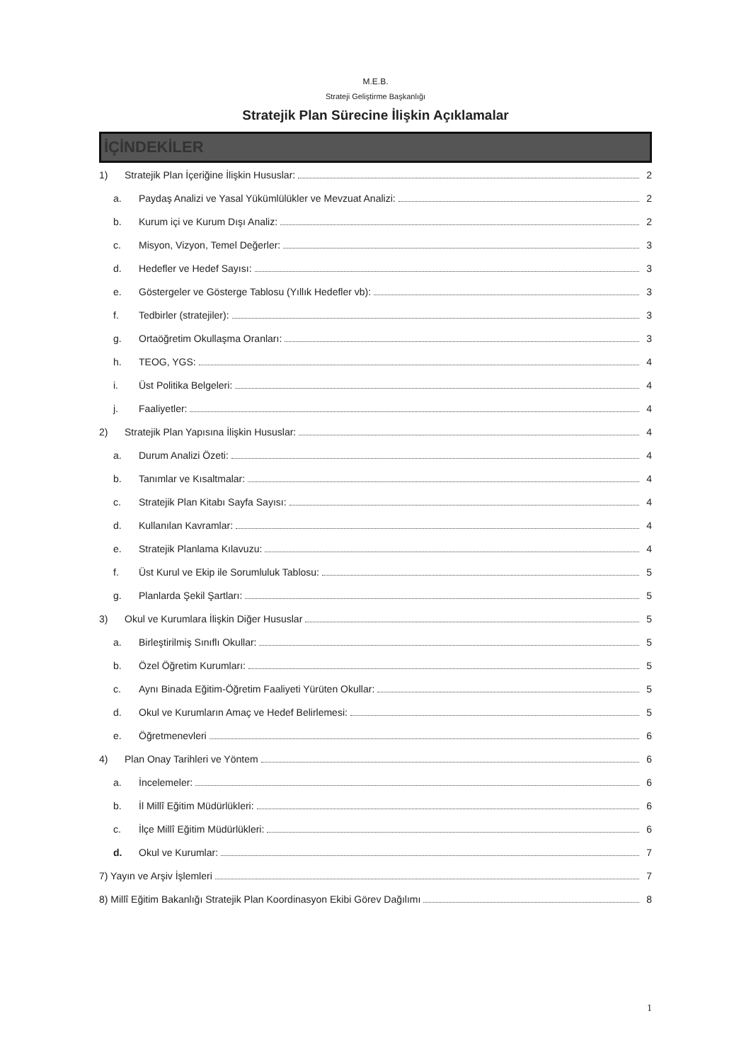M.E.B.
Strateji Geliştirme Başkanlığı
Stratejik Plan Sürecine İlişkin Açıklamalar
İÇİNDEKİLER
1) Stratejik Plan İçeriğine İlişkin Hususlar: 2
a. Paydaş Analizi ve Yasal Yükümlülükler ve Mevzuat Analizi: 2
b. Kurum içi ve Kurum Dışı Analiz: 2
c. Misyon, Vizyon, Temel Değerler: 3
d. Hedefler ve Hedef Sayısı: 3
e. Göstergeler ve Gösterge Tablosu (Yıllık Hedefler vb): 3
f. Tedbirler (stratejiler): 3
g. Ortaöğretim Okullaşma Oranları: 3
h. TEOG, YGS: 4
i. Üst Politika Belgeleri: 4
j. Faaliyetler: 4
2) Stratejik Plan Yapısına İlişkin Hususlar: 4
a. Durum Analizi Özeti: 4
b. Tanımlar ve Kısaltmalar: 4
c. Stratejik Plan Kitabı Sayfa Sayısı: 4
d. Kullanılan Kavramlar: 4
e. Stratejik Planlama Kılavuzu: 4
f. Üst Kurul ve Ekip ile Sorumluluk Tablosu: 5
g. Planlarda Şekil Şartları: 5
3) Okul ve Kurumlara İlişkin Diğer Hususlar 5
a. Birleştirilmiş Sınıflı Okullar: 5
b. Özel Öğretim Kurumları: 5
c. Aynı Binada Eğitim-Öğretim Faaliyeti Yürüten Okullar: 5
d. Okul ve Kurumların Amaç ve Hedef Belirlemesi: 5
e. Öğretmenevleri 6
4) Plan Onay Tarihleri ve Yöntem 6
a. İncelemeler: 6
b. İl Millî Eğitim Müdürlükleri: 6
c. İlçe Millî Eğitim Müdürlükleri: 6
d. Okul ve Kurumlar: 7
7) Yayın ve Arşiv İşlemleri 7
8) Millî Eğitim Bakanlığı Stratejik Plan Koordinasyon Ekibi Görev Dağılımı 8
1